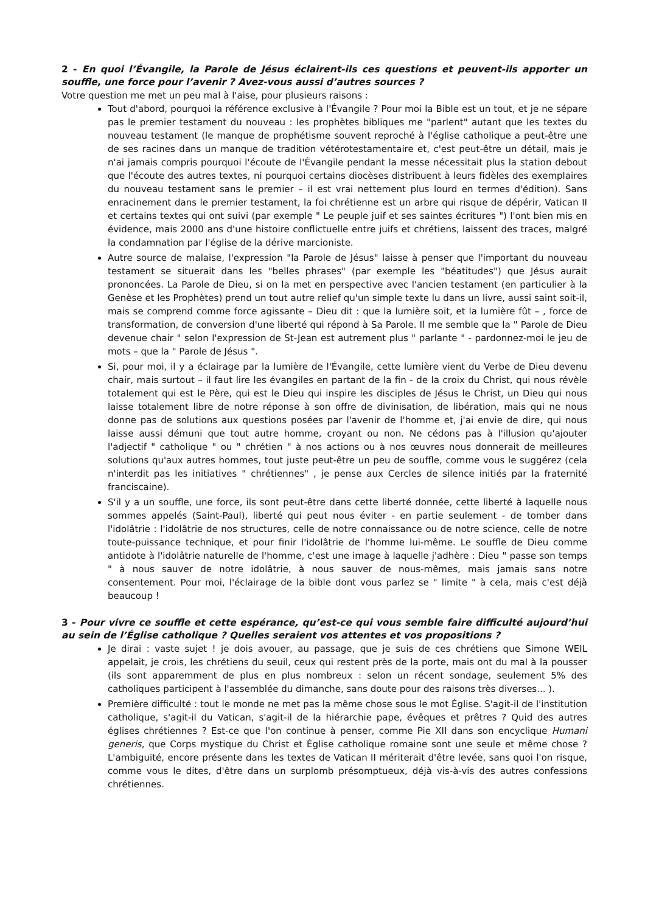2 - En quoi l’Évangile, la Parole de Jésus éclairent-ils ces questions et peuvent-ils apporter un souffle, une force pour l’avenir ? Avez-vous aussi d’autres sources ?
Votre question me met un peu mal à l'aise, pour plusieurs raisons :
Tout d'abord, pourquoi la référence exclusive à l'Évangile ? Pour moi la Bible est un tout, et je ne sépare pas le premier testament du nouveau : les prophètes bibliques me "parlent" autant que les textes du nouveau testament (le manque de prophétisme souvent reproché à l'église catholique a peut-être une de ses racines dans un manque de tradition vétérotestamentaire et, c'est peut-être un détail, mais je n'ai jamais compris pourquoi l'écoute de l'Évangile pendant la messe nécessitait plus la station debout que l'écoute des autres textes, ni pourquoi certains diocèses distribuent à leurs fidèles des exemplaires du nouveau testament sans le premier – il est vrai nettement plus lourd en termes d'édition). Sans enracinement dans le premier testament, la foi chrétienne est un arbre qui risque de dépérir, Vatican II et certains textes qui ont suivi (par exemple " Le peuple juif et ses saintes écritures ") l'ont bien mis en évidence, mais 2000 ans d'une histoire conflictuelle entre juifs et chrétiens, laissent des traces, malgré la condamnation par l'église de la dérive marcioniste.
Autre source de malaise, l'expression "la Parole de Jésus" laisse à penser que l'important du nouveau testament se situerait dans les "belles phrases" (par exemple les "béatitudes") que Jésus aurait prononcées. La Parole de Dieu, si on la met en perspective avec l'ancien testament (en particulier à la Genèse et les Prophètes) prend un tout autre relief qu'un simple texte lu dans un livre, aussi saint soit-il, mais se comprend comme force agissante – Dieu dit : que la lumière soit, et la lumière fût – , force de transformation, de conversion d'une liberté qui répond à Sa Parole. Il me semble que la " Parole de Dieu devenue chair " selon l'expression de St-Jean est autrement plus " parlante " - pardonnez-moi le jeu de mots – que la " Parole de Jésus ".
Si, pour moi, il y a éclairage par la lumière de l'Évangile, cette lumière vient du Verbe de Dieu devenu chair, mais surtout – il faut lire les évangiles en partant de la fin - de la croix du Christ, qui nous révèle totalement qui est le Père, qui est le Dieu qui inspire les disciples de Jésus le Christ, un Dieu qui nous laisse totalement libre de notre réponse à son offre de divinisation, de libération, mais qui ne nous donne pas de solutions aux questions posées par l'avenir de l'homme et, j'ai envie de dire, qui nous laisse aussi démuni que tout autre homme, croyant ou non. Ne cédons pas à l'illusion qu'ajouter l'adjectif " catholique " ou " chrétien " à nos actions ou à nos œuvres nous donnerait de meilleures solutions qu'aux autres hommes, tout juste peut-être un peu de souffle, comme vous le suggérez (cela n'interdit pas les initiatives " chrétiennes" , je pense aux Cercles de silence initiés par la fraternité franciscaine).
S'il y a un souffle, une force, ils sont peut-être dans cette liberté donnée, cette liberté à laquelle nous sommes appelés (Saint-Paul), liberté qui peut nous éviter - en partie seulement - de tomber dans l'idolâtrie : l'idolâtrie de nos structures, celle de notre connaissance ou de notre science, celle de notre toute-puissance technique, et pour finir l'idolâtrie de l'homme lui-même. Le souffle de Dieu comme antidote à l'idolâtrie naturelle de l'homme, c'est une image à laquelle j'adhère : Dieu " passe son temps " à nous sauver de notre idolâtrie, à nous sauver de nous-mêmes, mais jamais sans notre consentement. Pour moi, l'éclairage de la bible dont vous parlez se " limite " à cela, mais c'est déjà beaucoup !
3 - Pour vivre ce souffle et cette espérance, qu’est-ce qui vous semble faire difficulté aujourd’hui au sein de l’Église catholique ? Quelles seraient vos attentes et vos propositions ?
Je dirai : vaste sujet ! je dois avouer, au passage, que je suis de ces chrétiens que Simone WEIL appelait, je crois, les chrétiens du seuil, ceux qui restent près de la porte, mais ont du mal à la pousser (ils sont apparemment de plus en plus nombreux : selon un récent sondage, seulement 5% des catholiques participent à l'assemblée du dimanche, sans doute pour des raisons très diverses... ).
Première difficulté : tout le monde ne met pas la même chose sous le mot Église. S'agit-il de l'institution catholique, s'agit-il du Vatican, s'agit-il de la hiérarchie pape, évêques et prêtres ? Quid des autres églises chrétiennes ? Est-ce que l'on continue à penser, comme Pie XII dans son encyclique Humani generis, que Corps mystique du Christ et Église catholique romaine sont une seule et même chose ? L'ambiguïté, encore présente dans les textes de Vatican II mériterait d'être levée, sans quoi l'on risque, comme vous le dites, d'être dans un surplomb présomptueux, déjà vis-à-vis des autres confessions chrétiennes.